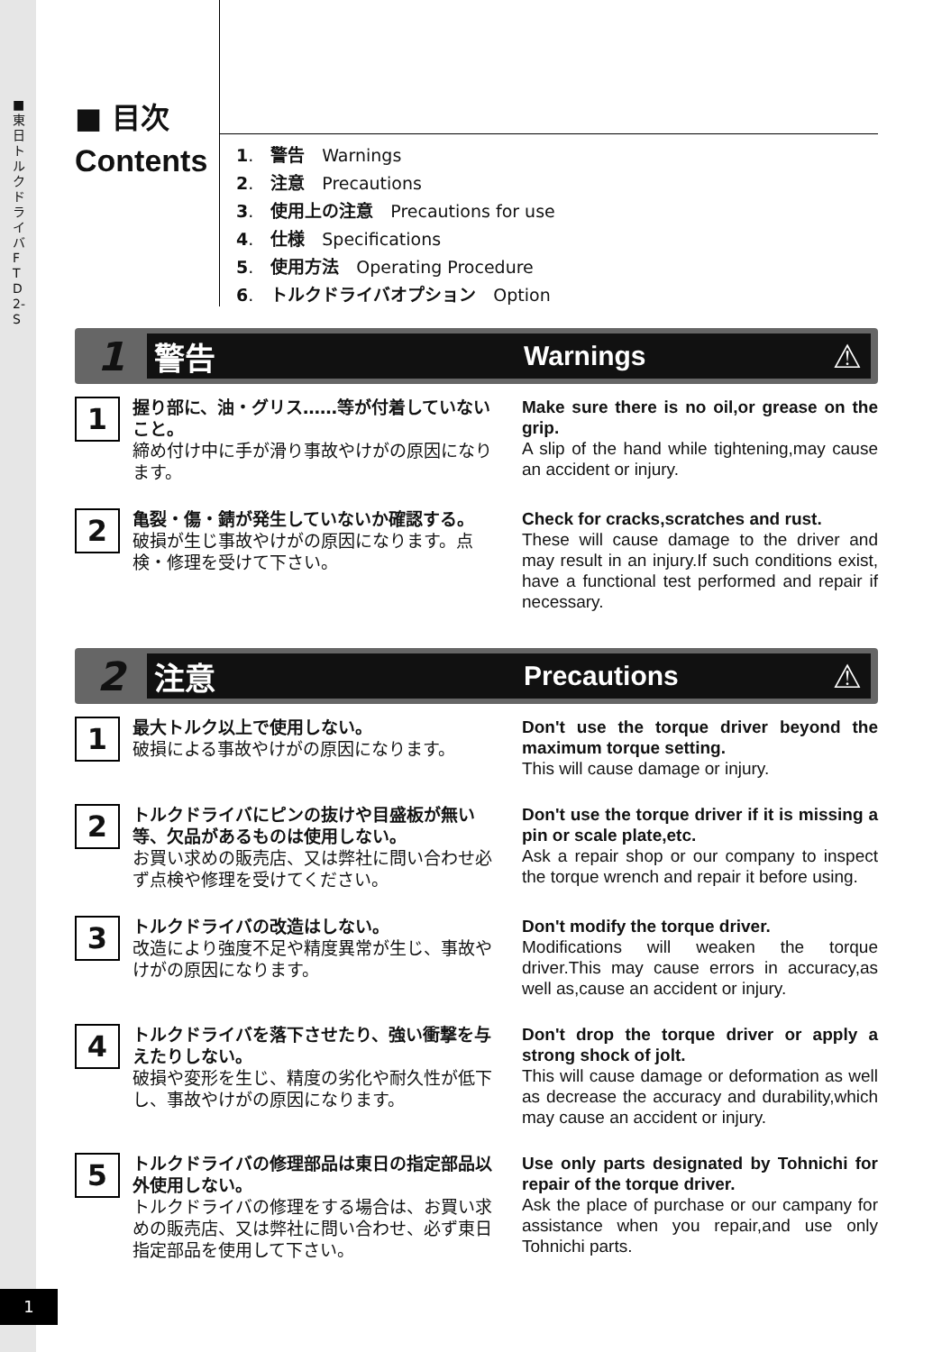■ 東日トルクドライバ FTD2-S
1
■ 目次
Contents
1.　警告　Warnings
2.　注意　Precautions
3.　使用上の注意　Precautions for use
4.　仕様　Specifications
5.　使用方法　Operating Procedure
6.　トルクドライバオプション　Option
1
警告 Warnings
⚠
1
握り部に、油・グリス……等が付着していないこと。
締め付け中に手が滑り事故やけがの原因になります。
Make sure there is no oil,or grease on the grip.
A slip of the hand while tightening,may cause an accident or injury.
2
亀裂・傷・錆が発生していないか確認する。
破損が生じ事故やけがの原因になります。点検・修理を受けて下さい。
Check for cracks,scratches and rust.
These will cause damage to the driver and may result in an injury.If such conditions exist, have a functional test performed and repair if necessary.
2
注意 Precautions
⚠
1
最大トルク以上で使用しない。
破損による事故やけがの原因になります。
Don't use the torque driver beyond the maximum torque setting.
This will cause damage or injury.
2
トルクドライバにピンの抜けや目盛板が無い等、欠品があるものは使用しない。
お買い求めの販売店、又は弊社に問い合わせ必ず点検や修理を受けてください。
Don't use the torque driver if it is missing a pin or scale plate,etc.
Ask a repair shop or our company to inspect the torque wrench and repair it before using.
3
トルクドライバの改造はしない。
改造により強度不足や精度異常が生じ、事故やけがの原因になります。
Don't modify the torque driver.
Modifications will weaken the torque driver.This may cause errors in accuracy,as well as,cause an accident or injury.
4
トルクドライバを落下させたり、強い衝撃を与えたりしない。
破損や変形を生じ、精度の劣化や耐久性が低下し、事故やけがの原因になります。
Don't drop the torque driver or apply a strong shock of jolt.
This will cause damage or deformation as well as decrease the accuracy and durability,which may cause an accident or injury.
5
トルクドライバの修理部品は東日の指定部品以外使用しない。
トルクドライバの修理をする場合は、お買い求めの販売店、又は弊社に問い合わせ、必ず東日指定部品を使用して下さい。
Use only parts designated by Tohnichi for repair of the torque driver.
Ask the place of purchase or our campany for assistance when you repair,and use only Tohnichi parts.